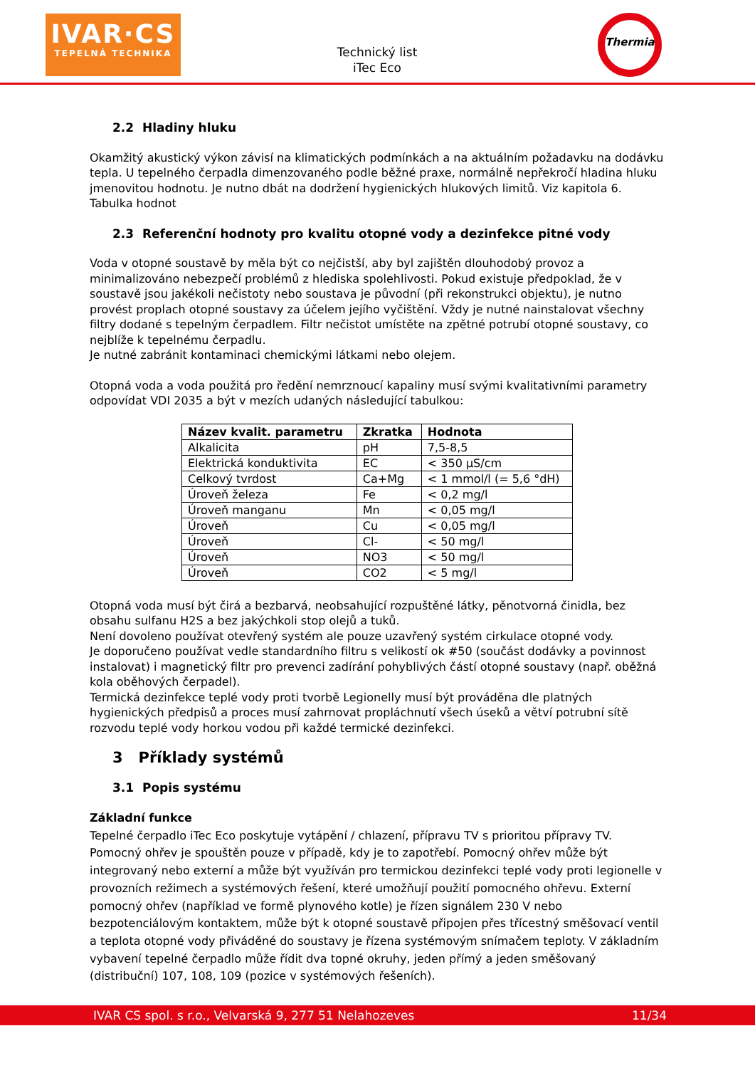IVAR·CS
TEPELNÁ TECHNIKA
Technický list
iTec Eco
Thermia
2.2 Hladiny hluku
Okamžitý akustický výkon závisí na klimatických podmínkách a na aktuálním požadavku na dodávku tepla. U tepelného čerpadla dimenzovaného podle běžné praxe, normálně nepřekročí hladina hluku jmenovitou hodnotu. Je nutno dbát na dodržení hygienických hlukových limitů. Viz kapitola 6. Tabulka hodnot
2.3 Referenční hodnoty pro kvalitu otopné vody a dezinfekce pitné vody
Voda v otopné soustavě by měla být co nejčistší, aby byl zajištěn dlouhodobý provoz a minimalizováno nebezpečí problémů z hlediska spolehlivosti. Pokud existuje předpoklad, že v soustavě jsou jakékoli nečistoty nebo soustava je původní (při rekonstrukci objektu), je nutno provést proplach otopné soustavy za účelem jejího vyčištění. Vždy je nutné nainstalovat všechny filtry dodané s tepelným čerpadlem. Filtr nečistot umístěte na zpětné potrubí otopné soustavy, co nejblíže k tepelnému čerpadlu.
Je nutné zabránit kontaminaci chemickými látkami nebo olejem.
Otopná voda a voda použitá pro ředění nemrznoucí kapaliny musí svými kvalitativními parametry odpovídat VDI 2035 a být v mezích udaných následující tabulkou:
| Název kvalit. parametru | Zkratka | Hodnota |
| --- | --- | --- |
| Alkalicita | pH | 7,5-8,5 |
| Elektrická konduktivita | EC | < 350 µS/cm |
| Celkový tvrdost | Ca+Mg | < 1 mmol/l (= 5,6 °dH) |
| Úroveň železa | Fe | < 0,2 mg/l |
| Úroveň manganu | Mn | < 0,05 mg/l |
| Úroveň | Cu | < 0,05 mg/l |
| Úroveň | Cl- | < 50 mg/l |
| Úroveň | NO3 | < 50 mg/l |
| Úroveň | CO2 | < 5 mg/l |
Otopná voda musí být čirá a bezbarvá, neobsahující rozpuštěné látky, pěnotvorná činidla, bez obsahu sulfanu H2S a bez jakýchkoli stop olejů a tuků.
Není dovoleno používat otevřený systém ale pouze uzavřený systém cirkulace otopné vody.
Je doporučeno používat vedle standardního filtru s velikostí ok #50 (součást dodávky a povinnost instalovat) i magnetický filtr pro prevenci zadírání pohyblivých částí otopné soustavy (např. oběžná kola oběhových čerpadel).
Termická dezinfekce teplé vody proti tvorbě Legionelly musí být prováděna dle platných hygienických předpisů a proces musí zahrnovat propláchnutí všech úseků a větví potrubní sítě rozvodu teplé vody horkou vodou při každé termické dezinfekci.
3 Příklady systémů
3.1 Popis systému
Základní funkce
Tepelné čerpadlo iTec Eco poskytuje vytápění / chlazení, přípravu TV s prioritou přípravy TV. Pomocný ohřev je spouštěn pouze v případě, kdy je to zapotřebí. Pomocný ohřev může být integrovaný nebo externí a může být využíván pro termickou dezinfekci teplé vody proti legionelle v provozních režimech a systémových řešení, které umožňují použití pomocného ohřevu. Externí pomocný ohřev (například ve formě plynového kotle) je řízen signálem 230 V nebo bezpotenciálovým kontaktem, může být k otopné soustavě připojen přes třícestný směšovací ventil a teplota otopné vody přiváděné do soustavy je řízena systémovým snímačem teploty. V základním vybavení tepelné čerpadlo může řídit dva topné okruhy, jeden přímý a jeden směšovaný (distribuční) 107, 108, 109 (pozice v systémových řešeních).
IVAR CS spol. s r.o., Velvarská 9, 277 51 Nelahozeves 11/34